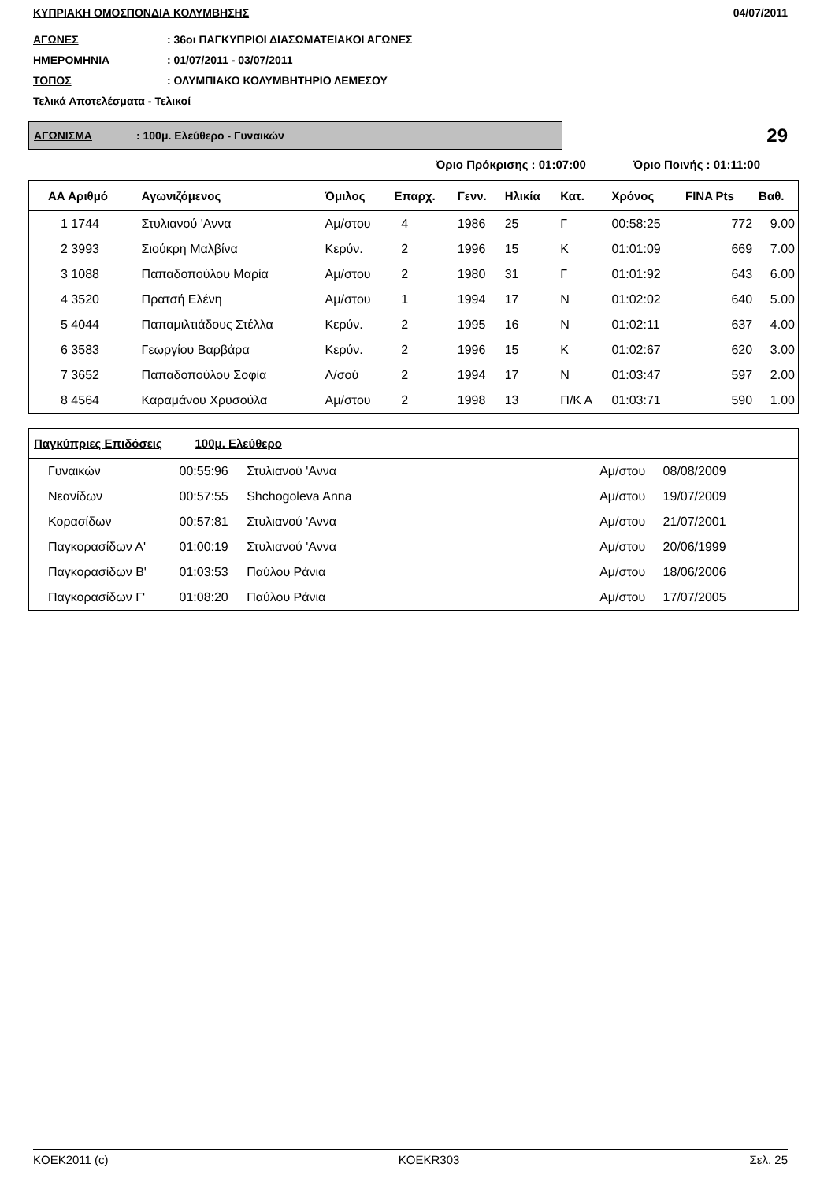ΚΥΠΡΙΑΚΗ ΟΜΟΣΠΟΝΔΙΑ ΚΟΛΥΜΒΗΣΗΣ 04/07/2011
ΑΓΩΝΕΣ: 36οι ΠΑΓΚΥΠΡΙΟΙ ΔΙΑΣΩΜΑΤΕΙΑΚΟΙ ΑΓΩΝΕΣ
ΗΜΕΡΟΜΗΝΙΑ: 01/07/2011 - 03/07/2011
ΤΟΠΟΣ: ΟΛΥΜΠΙΑΚΟ ΚΟΛΥΜΒΗΤΗΡΙΟ ΛΕΜΕΣΟΥ
Τελικά Αποτελέσματα - Τελικοί
ΑΓΩΝΙΣΜΑ: 100μ. Ελεύθερο - Γυναικών
29
Όριο Πρόκρισης : 01:07:00 Όριο Ποινής : 01:11:00
| ΑΑ Αριθμό | Αγωνιζόμενος | Όμιλος | Επαρχ. | Γενν. | Ηλικία | Κατ. | Χρόνος | FINA Pts | Βαθ. |
| --- | --- | --- | --- | --- | --- | --- | --- | --- | --- |
| 1 1744 | Στυλιανού 'Αννα | Αμ/στου | 4 | 1986 | 25 | Γ | 00:58:25 | 772 | 9.00 |
| 2 3993 | Σιούκρη Μαλβίνα | Κερύν. | 2 | 1996 | 15 | Κ | 01:01:09 | 669 | 7.00 |
| 3 1088 | Παπαδοπούλου Μαρία | Αμ/στου | 2 | 1980 | 31 | Γ | 01:01:92 | 643 | 6.00 |
| 4 3520 | Πρατσή Ελένη | Αμ/στου | 1 | 1994 | 17 | Ν | 01:02:02 | 640 | 5.00 |
| 5 4044 | Παπαμιλτιάδους Στέλλα | Κερύν. | 2 | 1995 | 16 | Ν | 01:02:11 | 637 | 4.00 |
| 6 3583 | Γεωργίου Βαρβάρα | Κερύν. | 2 | 1996 | 15 | Κ | 01:02:67 | 620 | 3.00 |
| 7 3652 | Παπαδοπούλου Σοφία | Λ/σού | 2 | 1994 | 17 | Ν | 01:03:47 | 597 | 2.00 |
| 8 4564 | Καραμάνου Χρυσούλα | Αμ/στου | 2 | 1998 | 13 | Π/Κ Α | 01:03:71 | 590 | 1.00 |
| Παγκύπριες Επιδόσεις 100μ. Ελεύθερο | | | | | |
| --- | --- | --- | --- | --- | --- |
| Γυναικών | 00:55:96 | Στυλιανού 'Αννα | Αμ/στου | 08/08/2009 | |
| Νεανίδων | 00:57:55 | Shchogoleva Anna | Αμ/στου | 19/07/2009 | |
| Κορασίδων | 00:57:81 | Στυλιανού 'Αννα | Αμ/στου | 21/07/2001 | |
| Παγκορασίδων Α' | 01:00:19 | Στυλιανού 'Αννα | Αμ/στου | 20/06/1999 | |
| Παγκορασίδων Β' | 01:03:53 | Παύλου Ράνια | Αμ/στου | 18/06/2006 | |
| Παγκορασίδων Γ' | 01:08:20 | Παύλου Ράνια | Αμ/στου | 17/07/2005 | |
KOEK2011 (c) KOEKR303 Σελ. 25